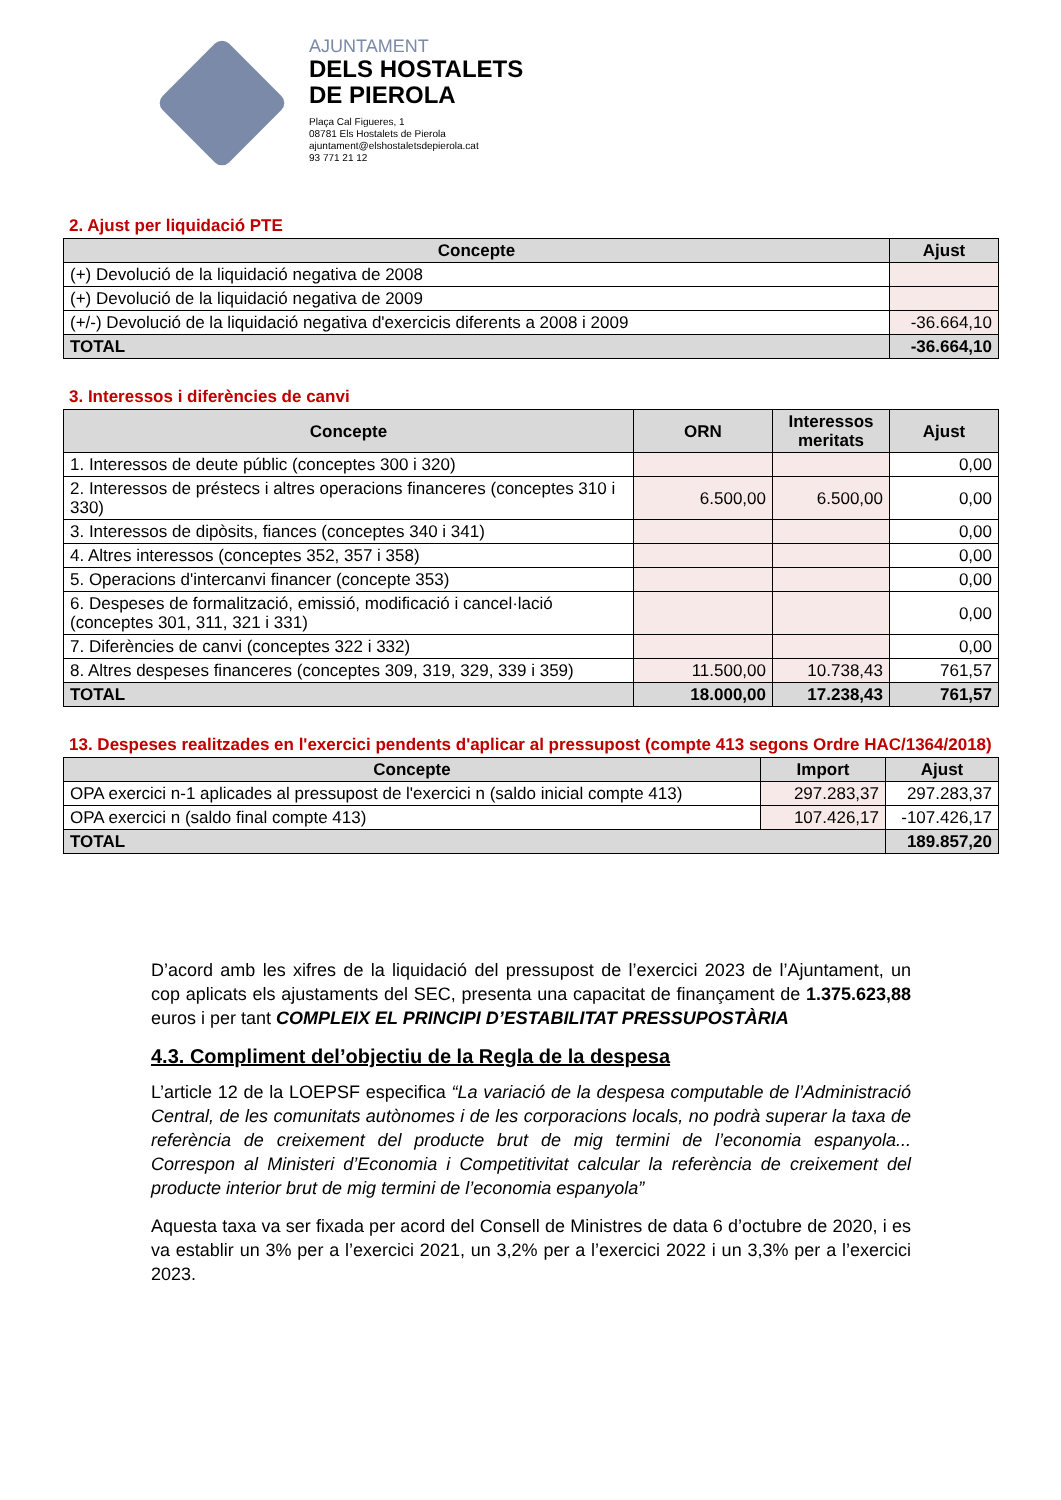AJUNTAMENT
DELS HOSTALETS
DE PIEROLA
Plaça Cal Figueres, 1
08781 Els Hostalets de Pierola
ajuntament@elshostaletsdepierola.cat
93 771 21 12
2. Ajust per liquidació PTE
| Concepte | Ajust |
| --- | --- |
| (+) Devolució de la liquidació negativa de 2008 | |
| (+) Devolució de la liquidació negativa de 2009 | |
| (+/-) Devolució de la liquidació negativa d'exercicis diferents a 2008 i 2009 | -36.664,10 |
| TOTAL | -36.664,10 |
3. Interessos i diferències de canvi
| Concepte | ORN | Interessos meritats | Ajust |
| --- | --- | --- | --- |
| 1. Interessos de deute públic (conceptes 300 i 320) | | | 0,00 |
| 2. Interessos de préstecs i altres operacions financeres (conceptes 310 i 330) | 6.500,00 | 6.500,00 | 0,00 |
| 3. Interessos de dipòsits, fiances (conceptes 340 i 341) | | | 0,00 |
| 4. Altres interessos (conceptes 352, 357 i 358) | | | 0,00 |
| 5. Operacions d'intercanvi financer (concepte 353) | | | 0,00 |
| 6. Despeses de formalització, emissió, modificació i cancel·lació (conceptes 301, 311, 321 i 331) | | | 0,00 |
| 7. Diferències de canvi (conceptes 322 i 332) | | | 0,00 |
| 8. Altres despeses financeres (conceptes 309, 319, 329, 339 i 359) | 11.500,00 | 10.738,43 | 761,57 |
| TOTAL | 18.000,00 | 17.238,43 | 761,57 |
13. Despeses realitzades en l'exercici pendents d'aplicar al pressupost (compte 413 segons Ordre HAC/1364/2018)
| Concepte | Import | Ajust |
| --- | --- | --- |
| OPA exercici n-1 aplicades al pressupost de l'exercici n (saldo inicial compte 413) | 297.283,37 | 297.283,37 |
| OPA exercici n (saldo final compte 413) | 107.426,17 | -107.426,17 |
| TOTAL | | 189.857,20 |
D’acord amb les xifres de la liquidació del pressupost de l’exercici 2023 de l’Ajuntament, un cop aplicats els ajustaments del SEC, presenta una capacitat de finançament de 1.375.623,88 euros i per tant COMPLEIX EL PRINCIPI D’ESTABILITAT PRESSUPOSTÀRIA
4.3. Compliment del’objectiu de la Regla de la despesa
L’article 12 de la LOEPSF especifica “La variació de la despesa computable de l’Administració Central, de les comunitats autònomes i de les corporacions locals, no podrà superar la taxa de referència de creixement del producte brut de mig termini de l’economia espanyola... Correspon al Ministeri d’Economia i Competitivitat calcular la referència de creixement del producte interior brut de mig termini de l’economia espanyola”
Aquesta taxa va ser fixada per acord del Consell de Ministres de data 6 d’octubre de 2020, i es va establir un 3% per a l’exercici 2021, un 3,2% per a l’exercici 2022 i un 3,3% per a l’exercici 2023.